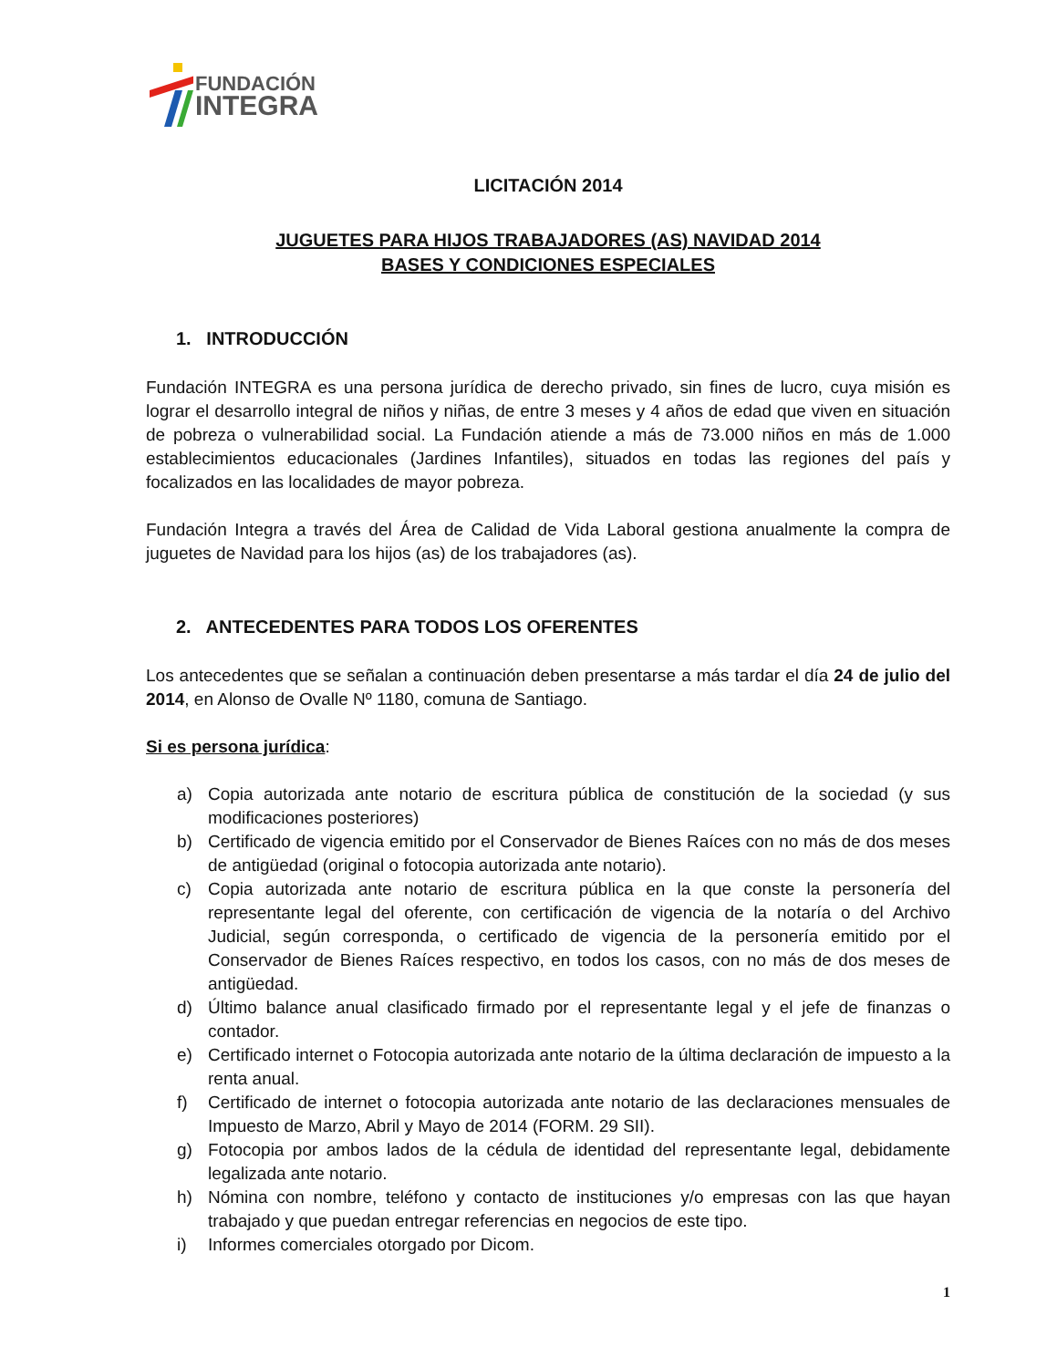FUNDACIÓN
INTEGRA
LICITACIÓN 2014
JUGUETES PARA HIJOS TRABAJADORES (AS) NAVIDAD 2014
BASES Y CONDICIONES ESPECIALES
1. INTRODUCCIÓN
Fundación INTEGRA es una persona jurídica de derecho privado, sin fines de lucro, cuya misión es lograr el desarrollo integral de niños y niñas, de entre 3 meses y 4 años de edad que viven en situación de pobreza o vulnerabilidad social. La Fundación atiende a más de 73.000 niños en más de 1.000 establecimientos educacionales (Jardines Infantiles), situados en todas las regiones del país y focalizados en las localidades de mayor pobreza.
Fundación Integra a través del Área de Calidad de Vida Laboral gestiona anualmente la compra de juguetes de Navidad para los hijos (as) de los trabajadores (as).
2. ANTECEDENTES PARA TODOS LOS OFERENTES
Los antecedentes que se señalan a continuación deben presentarse a más tardar el día 24 de julio del 2014, en Alonso de Ovalle Nº 1180, comuna de Santiago.
Si es persona jurídica:
a) Copia autorizada ante notario de escritura pública de constitución de la sociedad (y sus modificaciones posteriores)
b) Certificado de vigencia emitido por el Conservador de Bienes Raíces con no más de dos meses de antigüedad (original o fotocopia autorizada ante notario).
c) Copia autorizada ante notario de escritura pública en la que conste la personería del representante legal del oferente, con certificación de vigencia de la notaría o del Archivo Judicial, según corresponda, o certificado de vigencia de la personería emitido por el Conservador de Bienes Raíces respectivo, en todos los casos, con no más de dos meses de antigüedad.
d) Último balance anual clasificado firmado por el representante legal y el jefe de finanzas o contador.
e) Certificado internet o Fotocopia autorizada ante notario de la última declaración de impuesto a la renta anual.
f) Certificado de internet o fotocopia autorizada ante notario de las declaraciones mensuales de Impuesto de Marzo, Abril y Mayo de 2014 (FORM. 29 SII).
g) Fotocopia por ambos lados de la cédula de identidad del representante legal, debidamente legalizada ante notario.
h) Nómina con nombre, teléfono y contacto de instituciones y/o empresas con las que hayan trabajado y que puedan entregar referencias en negocios de este tipo.
i) Informes comerciales otorgado por Dicom.
1